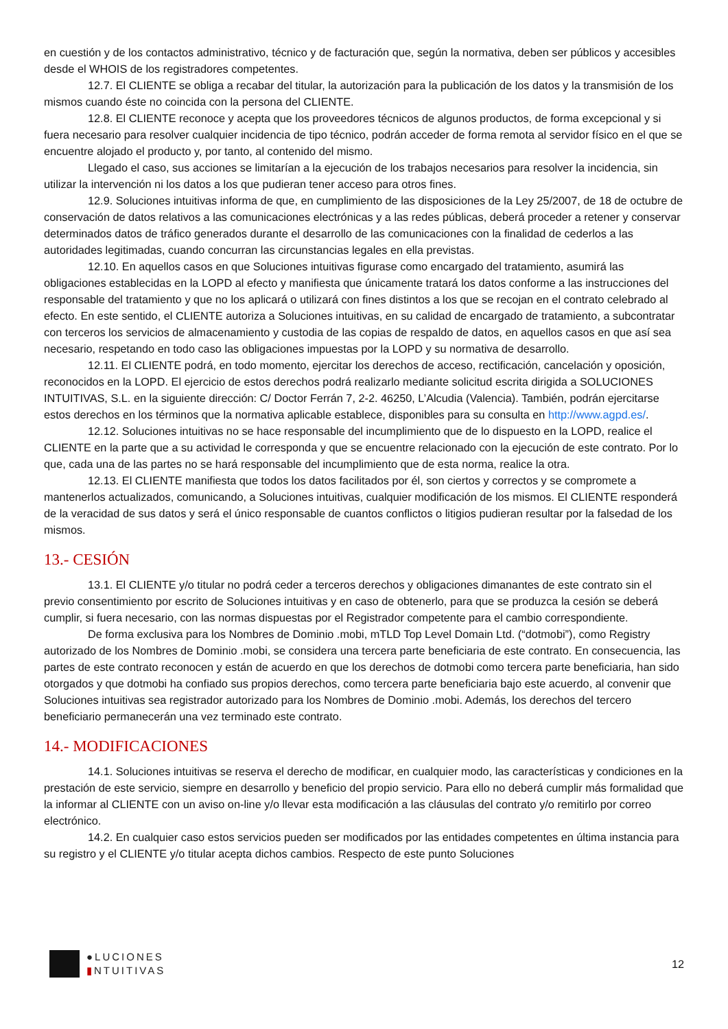en cuestión y de los contactos administrativo, técnico y de facturación que, según la normativa, deben ser públicos y accesibles desde el WHOIS de los registradores competentes.
12.7. El CLIENTE se obliga a recabar del titular, la autorización para la publicación de los datos y la transmisión de los mismos cuando éste no coincida con la persona del CLIENTE.
12.8. El CLIENTE reconoce y acepta que los proveedores técnicos de algunos productos, de forma excepcional y si fuera necesario para resolver cualquier incidencia de tipo técnico, podrán acceder de forma remota al servidor físico en el que se encuentre alojado el producto y, por tanto, al contenido del mismo.
Llegado el caso, sus acciones se limitarían a la ejecución de los trabajos necesarios para resolver la incidencia, sin utilizar la intervención ni los datos a los que pudieran tener acceso para otros fines.
12.9. Soluciones intuitivas informa de que, en cumplimiento de las disposiciones de la Ley 25/2007, de 18 de octubre de conservación de datos relativos a las comunicaciones electrónicas y a las redes públicas, deberá proceder a retener y conservar determinados datos de tráfico generados durante el desarrollo de las comunicaciones con la finalidad de cederlos a las autoridades legitimadas, cuando concurran las circunstancias legales en ella previstas.
12.10. En aquellos casos en que Soluciones intuitivas figurase como encargado del tratamiento, asumirá las obligaciones establecidas en la LOPD al efecto y manifiesta que únicamente tratará los datos conforme a las instrucciones del responsable del tratamiento y que no los aplicará o utilizará con fines distintos a los que se recojan en el contrato celebrado al efecto. En este sentido, el CLIENTE autoriza a Soluciones intuitivas, en su calidad de encargado de tratamiento, a subcontratar con terceros los servicios de almacenamiento y custodia de las copias de respaldo de datos, en aquellos casos en que así sea necesario, respetando en todo caso las obligaciones impuestas por la LOPD y su normativa de desarrollo.
12.11. El CLIENTE podrá, en todo momento, ejercitar los derechos de acceso, rectificación, cancelación y oposición, reconocidos en la LOPD. El ejercicio de estos derechos podrá realizarlo mediante solicitud escrita dirigida a SOLUCIONES INTUITIVAS, S.L. en la siguiente dirección: C/ Doctor Ferrán 7, 2-2. 46250, L’Alcudia (Valencia). También, podrán ejercitarse estos derechos en los términos que la normativa aplicable establece, disponibles para su consulta en http://www.agpd.es/.
12.12. Soluciones intuitivas no se hace responsable del incumplimiento que de lo dispuesto en la LOPD, realice el CLIENTE en la parte que a su actividad le corresponda y que se encuentre relacionado con la ejecución de este contrato. Por lo que, cada una de las partes no se hará responsable del incumplimiento que de esta norma, realice la otra.
12.13. El CLIENTE manifiesta que todos los datos facilitados por él, son ciertos y correctos y se compromete a mantenerlos actualizados, comunicando, a Soluciones intuitivas, cualquier modificación de los mismos. El CLIENTE responderá de la veracidad de sus datos y será el único responsable de cuantos conflictos o litigios pudieran resultar por la falsedad de los mismos.
13.- CESIÓN
13.1. El CLIENTE y/o titular no podrá ceder a terceros derechos y obligaciones dimanantes de este contrato sin el previo consentimiento por escrito de Soluciones intuitivas y en caso de obtenerlo, para que se produzca la cesión se deberá cumplir, si fuera necesario, con las normas dispuestas por el Registrador competente para el cambio correspondiente.
De forma exclusiva para los Nombres de Dominio .mobi, mTLD Top Level Domain Ltd. (“dotmobi”), como Registry autorizado de los Nombres de Dominio .mobi, se considera una tercera parte beneficiaria de este contrato. En consecuencia, las partes de este contrato reconocen y están de acuerdo en que los derechos de dotmobi como tercera parte beneficiaria, han sido otorgados y que dotmobi ha confiado sus propios derechos, como tercera parte beneficiaria bajo este acuerdo, al convenir que Soluciones intuitivas sea registrador autorizado para los Nombres de Dominio .mobi. Además, los derechos del tercero beneficiario permanecerán una vez terminado este contrato.
14.- MODIFICACIONES
14.1. Soluciones intuitivas se reserva el derecho de modificar, en cualquier modo, las características y condiciones en la prestación de este servicio, siempre en desarrollo y beneficio del propio servicio. Para ello no deberá cumplir más formalidad que la informar al CLIENTE con un aviso on-line y/o llevar esta modificación a las cláusulas del contrato y/o remitirlo por correo electrónico.
14.2. En cualquier caso estos servicios pueden ser modificados por las entidades competentes en última instancia para su registro y el CLIENTE y/o titular acepta dichos cambios. Respecto de este punto Soluciones
●LUCIONES
▮NTUITIVAS
12